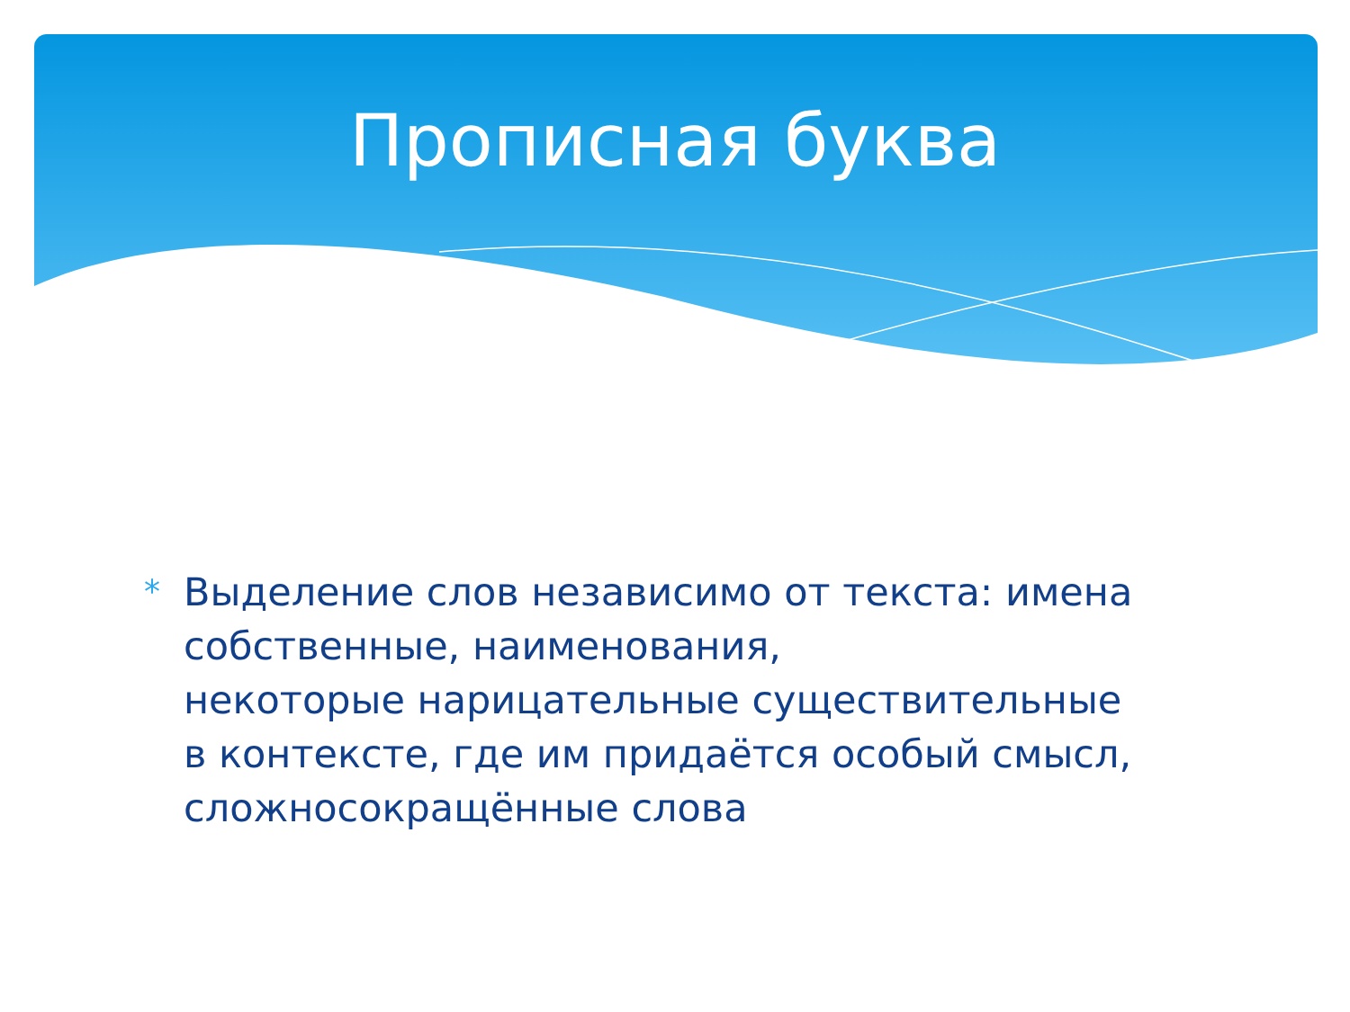Прописная буква
*
Выделение слов независимо от текста: имена собственные, наименования,
некоторые нарицательные существительные в контексте, где им придаётся особый смысл, сложносокращённые слова